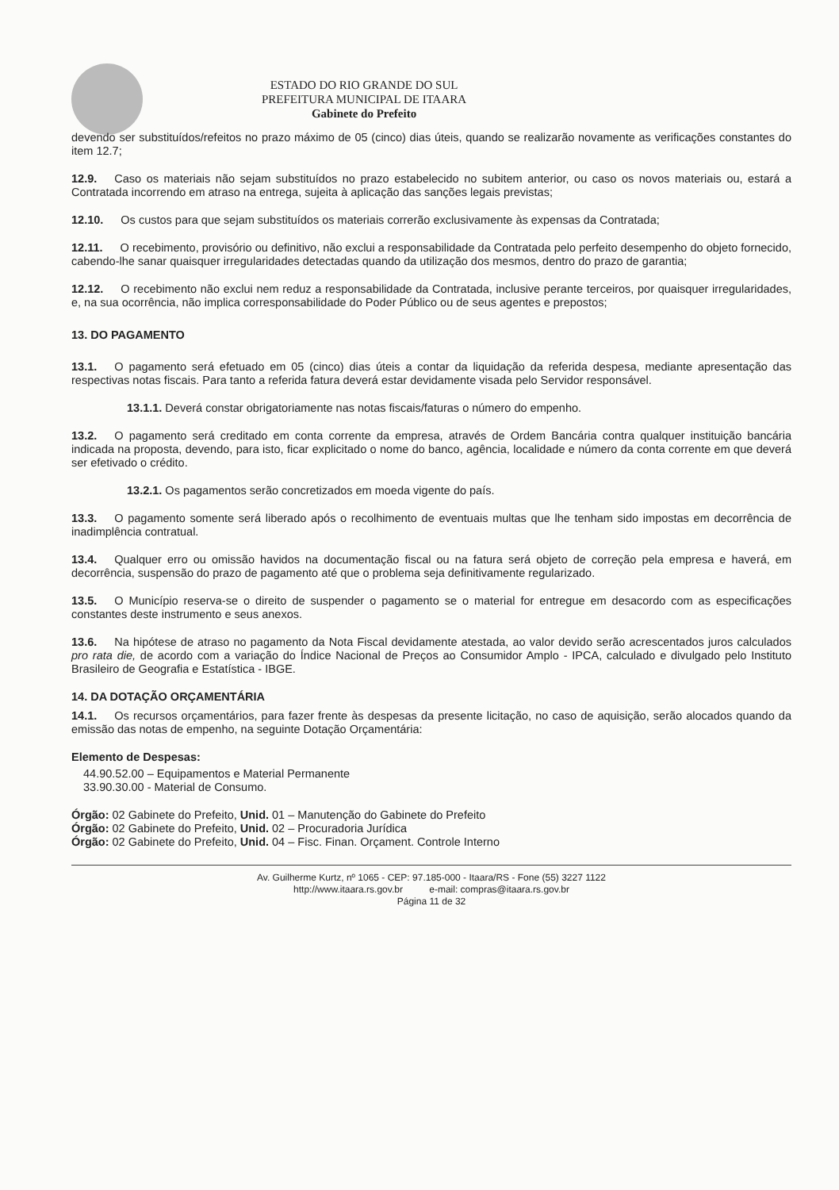ESTADO DO RIO GRANDE DO SUL
PREFEITURA MUNICIPAL DE ITAARA
Gabinete do Prefeito
devendo ser substituídos/refeitos no prazo máximo de 05 (cinco) dias úteis, quando se realizarão novamente as verificações constantes do item 12.7;
12.9. Caso os materiais não sejam substituídos no prazo estabelecido no subitem anterior, ou caso os novos materiais ou, estará a Contratada incorrendo em atraso na entrega, sujeita à aplicação das sanções legais previstas;
12.10. Os custos para que sejam substituídos os materiais correrão exclusivamente às expensas da Contratada;
12.11. O recebimento, provisório ou definitivo, não exclui a responsabilidade da Contratada pelo perfeito desempenho do objeto fornecido, cabendo-lhe sanar quaisquer irregularidades detectadas quando da utilização dos mesmos, dentro do prazo de garantia;
12.12. O recebimento não exclui nem reduz a responsabilidade da Contratada, inclusive perante terceiros, por quaisquer irregularidades, e, na sua ocorrência, não implica corresponsabilidade do Poder Público ou de seus agentes e prepostos;
13. DO PAGAMENTO
13.1. O pagamento será efetuado em 05 (cinco) dias úteis a contar da liquidação da referida despesa, mediante apresentação das respectivas notas fiscais. Para tanto a referida fatura deverá estar devidamente visada pelo Servidor responsável.
13.1.1. Deverá constar obrigatoriamente nas notas fiscais/faturas o número do empenho.
13.2. O pagamento será creditado em conta corrente da empresa, através de Ordem Bancária contra qualquer instituição bancária indicada na proposta, devendo, para isto, ficar explicitado o nome do banco, agência, localidade e número da conta corrente em que deverá ser efetivado o crédito.
13.2.1. Os pagamentos serão concretizados em moeda vigente do país.
13.3. O pagamento somente será liberado após o recolhimento de eventuais multas que lhe tenham sido impostas em decorrência de inadimplência contratual.
13.4. Qualquer erro ou omissão havidos na documentação fiscal ou na fatura será objeto de correção pela empresa e haverá, em decorrência, suspensão do prazo de pagamento até que o problema seja definitivamente regularizado.
13.5. O Município reserva-se o direito de suspender o pagamento se o material for entregue em desacordo com as especificações constantes deste instrumento e seus anexos.
13.6. Na hipótese de atraso no pagamento da Nota Fiscal devidamente atestada, ao valor devido serão acrescentados juros calculados pro rata die, de acordo com a variação do Índice Nacional de Preços ao Consumidor Amplo - IPCA, calculado e divulgado pelo Instituto Brasileiro de Geografia e Estatística - IBGE.
14. DA DOTAÇÃO ORÇAMENTÁRIA
14.1. Os recursos orçamentários, para fazer frente às despesas da presente licitação, no caso de aquisição, serão alocados quando da emissão das notas de empenho, na seguinte Dotação Orçamentária:
Elemento de Despesas:
44.90.52.00 – Equipamentos e Material Permanente
33.90.30.00 - Material de Consumo.
Órgão: 02 Gabinete do Prefeito, Unid. 01 – Manutenção do Gabinete do Prefeito
Órgão: 02 Gabinete do Prefeito, Unid. 02 – Procuradoria Jurídica
Órgão: 02 Gabinete do Prefeito, Unid. 04 – Fisc. Finan. Orçament. Controle Interno
Av. Guilherme Kurtz, nº 1065 - CEP: 97.185-000 - Itaara/RS - Fone (55) 3227 1122
http://www.itaara.rs.gov.br e-mail: compras@itaara.rs.gov.br
Página 11 de 32